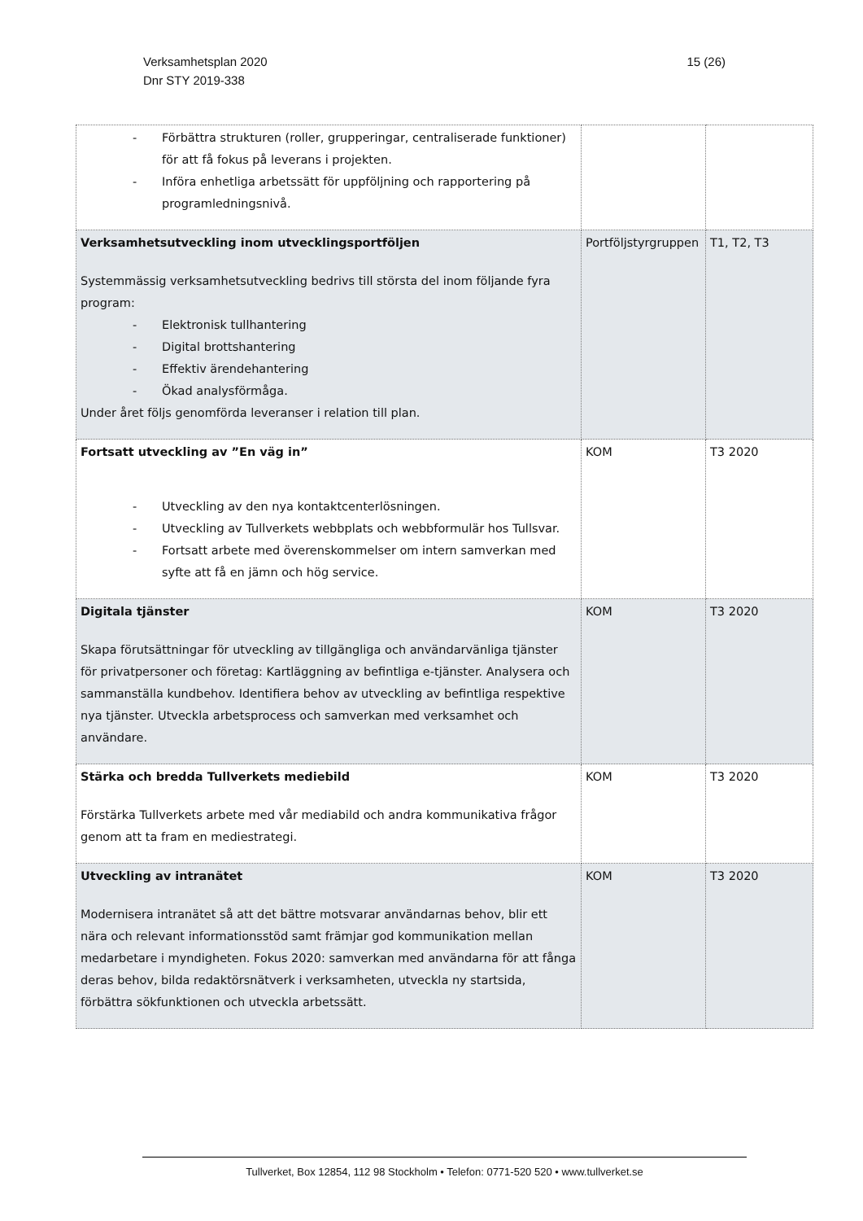Verksamhetsplan 2020
Dnr STY 2019-338
15 (26)
| - Förbättra strukturen (roller, grupperingar, centraliserade funktioner) för att få fokus på leverans i projekten. - Införa enhetliga arbetssätt för uppföljning och rapportering på programledningsnivå. | | |
| Verksamhetsutveckling inom utvecklingsportföljen Systemmässig verksamhetsutveckling bedrivs till största del inom följande fyra program: - Elektronisk tullhantering - Digital brottshantering - Effektiv ärendehantering - Ökad analysförmåga. Under året följs genomförda leveranser i relation till plan. | Portföljstyrgruppen | T1, T2, T3 |
| Fortsatt utveckling av ”En väg in” - Utveckling av den nya kontaktcenterlösningen. - Utveckling av Tullverkets webbplats och webbformulär hos Tullsvar. - Fortsatt arbete med överenskommelser om intern samverkan med syfte att få en jämn och hög service. | KOM | T3 2020 |
| Digitala tjänster Skapa förutsättningar för utveckling av tillgängliga och användarvänliga tjänster för privatpersoner och företag: Kartläggning av befintliga e-tjänster. Analysera och sammanställa kundbehov. Identifiera behov av utveckling av befintliga respektive nya tjänster. Utveckla arbetsprocess och samverkan med verksamhet och användare. | KOM | T3 2020 |
| Stärka och bredda Tullverkets mediebild Förstärka Tullverkets arbete med vår mediabild och andra kommunikativa frågor genom att ta fram en mediestrategi. | KOM | T3 2020 |
| Utveckling av intranätet Modernisera intranätet så att det bättre motsvarar användarnas behov, blir ett nära och relevant informationsstöd samt främjar god kommunikation mellan medarbetare i myndigheten. Fokus 2020: samverkan med användarna för att fånga deras behov, bilda redaktörsnätverk i verksamheten, utveckla ny startsida, förbättra sökfunktionen och utveckla arbetssätt. | KOM | T3 2020 |
Tullverket, Box 12854, 112 98 Stockholm • Telefon: 0771-520 520 • www.tullverket.se